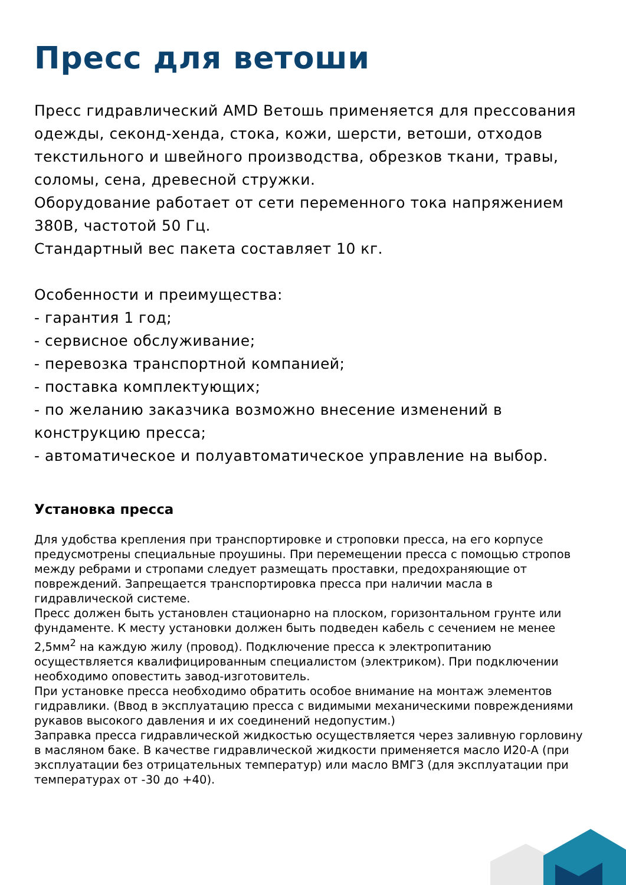Пресс для ветоши
Пресс гидравлический AMD Ветошь применяется для прессования одежды, секонд-хенда, стока, кожи, шерсти, ветоши, отходов текстильного и швейного производства, обрезков ткани, травы, соломы, сена, древесной стружки.
Оборудование работает от сети переменного тока напряжением 380В, частотой 50 Гц.
Стандартный вес пакета составляет 10 кг.
Особенности и преимущества:
- гарантия 1 год;
- сервисное обслуживание;
- перевозка транспортной компанией;
- поставка комплектующих;
- по желанию заказчика возможно внесение изменений в конструкцию пресса;
- автоматическое и полуавтоматическое управление на выбор.
Установка пресса
Для удобства крепления при транспортировке и строповки пресса, на его корпусе предусмотрены специальные проушины. При перемещении пресса с помощью стропов между ребрами и стропами следует размещать проставки, предохраняющие от повреждений. Запрещается транспортировка пресса при наличии масла в гидравлической системе.
Пресс должен быть установлен стационарно на плоском, горизонтальном грунте или фундаменте. К месту установки должен быть подведен кабель с сечением не менее 2,5мм<sup>2</sup> на каждую жилу (провод). Подключение пресса к электропитанию осуществляется квалифицированным специалистом (электриком). При подключении необходимо оповестить завод-изготовитель.
При установке пресса необходимо обратить особое внимание на монтаж элементов гидравлики. (Ввод в эксплуатацию пресса с видимыми механическими повреждениями рукавов высокого давления и их соединений недопустим.)
Заправка пресса гидравлической жидкостью осуществляется через заливную горловину в масляном баке. В качестве гидравлической жидкости применяется масло И20-А (при эксплуатации без отрицательных температур) или масло ВМГЗ (для эксплуатации при температурах от -30 до +40).